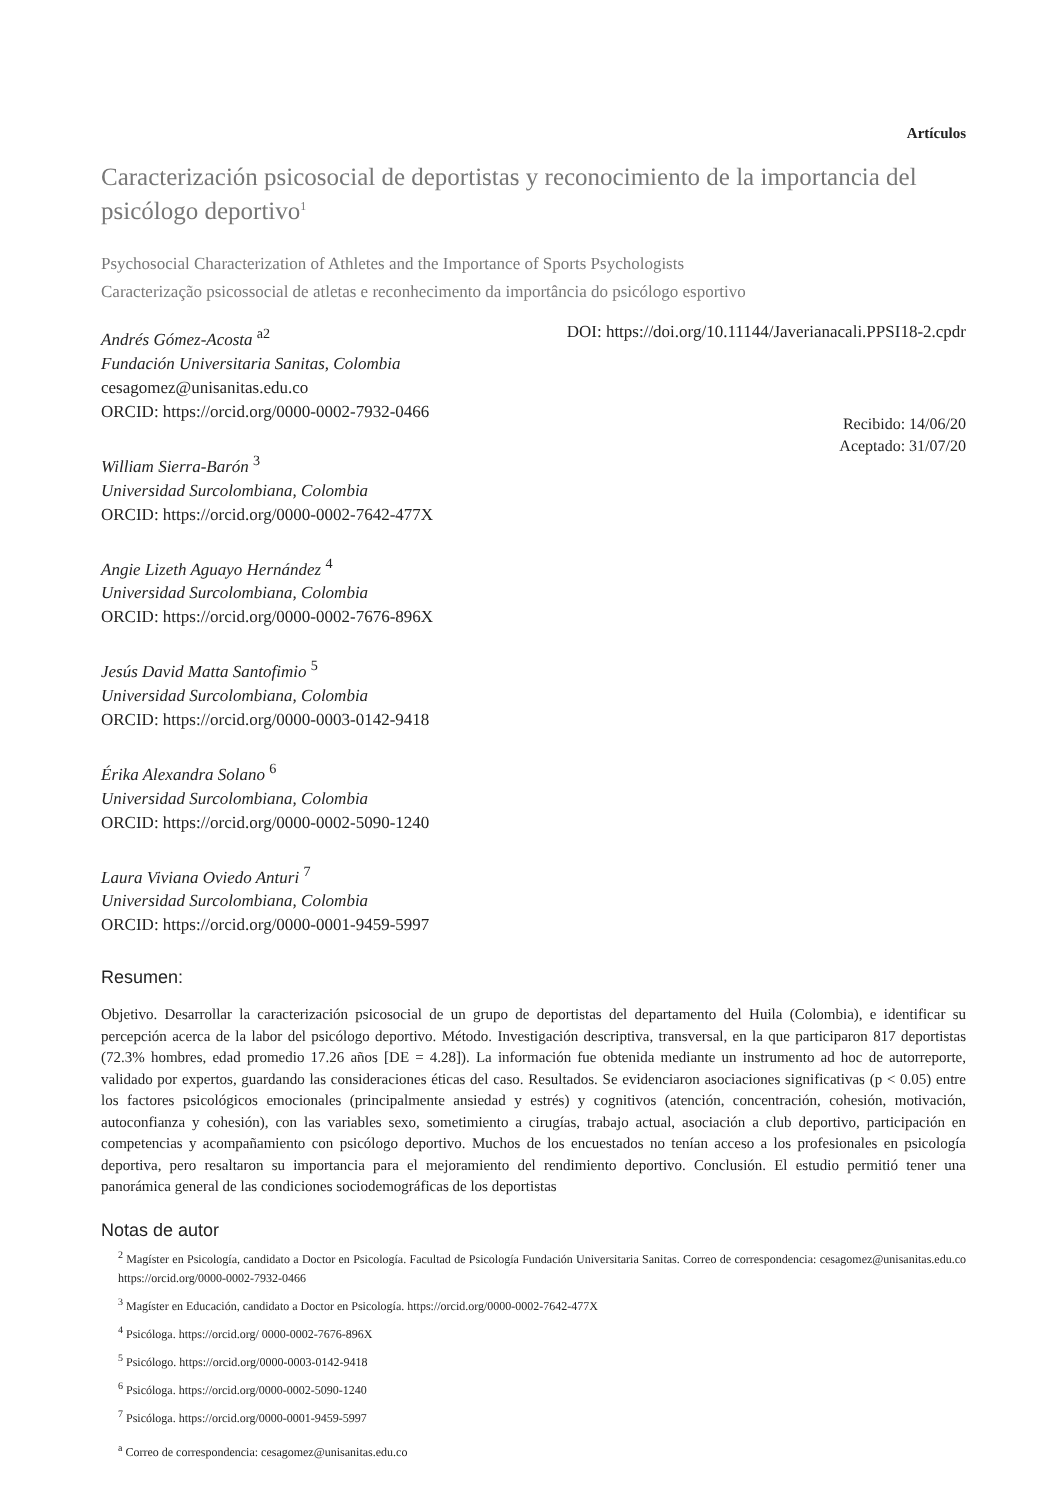Artículos
Caracterización psicosocial de deportistas y reconocimiento de la importancia del psicólogo deportivo<sup>1</sup>
Psychosocial Characterization of Athletes and the Importance of Sports Psychologists
Caracterização psicossocial de atletas e reconhecimento da importância do psicólogo esportivo
Andrés Gómez-Acosta <sup>a2</sup>
Fundación Universitaria Sanitas, Colombia
cesagomez@unisanitas.edu.co
ORCID: https://orcid.org/0000-0002-7932-0466
William Sierra-Barón <sup>3</sup>
Universidad Surcolombiana, Colombia
ORCID: https://orcid.org/0000-0002-7642-477X
Angie Lizeth Aguayo Hernández <sup>4</sup>
Universidad Surcolombiana, Colombia
ORCID: https://orcid.org/0000-0002-7676-896X
Jesús David Matta Santofimio <sup>5</sup>
Universidad Surcolombiana, Colombia
ORCID: https://orcid.org/0000-0003-0142-9418
Érika Alexandra Solano <sup>6</sup>
Universidad Surcolombiana, Colombia
ORCID: https://orcid.org/0000-0002-5090-1240
Laura Viviana Oviedo Anturi <sup>7</sup>
Universidad Surcolombiana, Colombia
ORCID: https://orcid.org/0000-0001-9459-5997
DOI: https://doi.org/10.11144/Javerianacali.PPSI18-2.cpdr
Recibido: 14/06/20
Aceptado: 31/07/20
Resumen:
Objetivo. Desarrollar la caracterización psicosocial de un grupo de deportistas del departamento del Huila (Colombia), e identificar su percepción acerca de la labor del psicólogo deportivo. Método. Investigación descriptiva, transversal, en la que participaron 817 deportistas (72.3% hombres, edad promedio 17.26 años [DE = 4.28]). La información fue obtenida mediante un instrumento ad hoc de autorreporte, validado por expertos, guardando las consideraciones éticas del caso. Resultados. Se evidenciaron asociaciones significativas (p < 0.05) entre los factores psicológicos emocionales (principalmente ansiedad y estrés) y cognitivos (atención, concentración, cohesión, motivación, autoconfianza y cohesión), con las variables sexo, sometimiento a cirugías, trabajo actual, asociación a club deportivo, participación en competencias y acompañamiento con psicólogo deportivo. Muchos de los encuestados no tenían acceso a los profesionales en psicología deportiva, pero resaltaron su importancia para el mejoramiento del rendimiento deportivo. Conclusión. El estudio permitió tener una panorámica general de las condiciones sociodemográficas de los deportistas
Notas de autor
<sup>2</sup> Magíster en Psicología, candidato a Doctor en Psicología. Facultad de Psicología Fundación Universitaria Sanitas. Correo de correspondencia: cesagomez@unisanitas.edu.co https://orcid.org/0000-0002-7932-0466
<sup>3</sup> Magíster en Educación, candidato a Doctor en Psicología. https://orcid.org/0000-0002-7642-477X
<sup>4</sup> Psicóloga. https://orcid.org/ 0000-0002-7676-896X
<sup>5</sup> Psicólogo. https://orcid.org/0000-0003-0142-9418
<sup>6</sup> Psicóloga. https://orcid.org/0000-0002-5090-1240
<sup>7</sup> Psicóloga. https://orcid.org/0000-0001-9459-5997
<sup>a</sup> Correo de correspondencia: cesagomez@unisanitas.edu.co